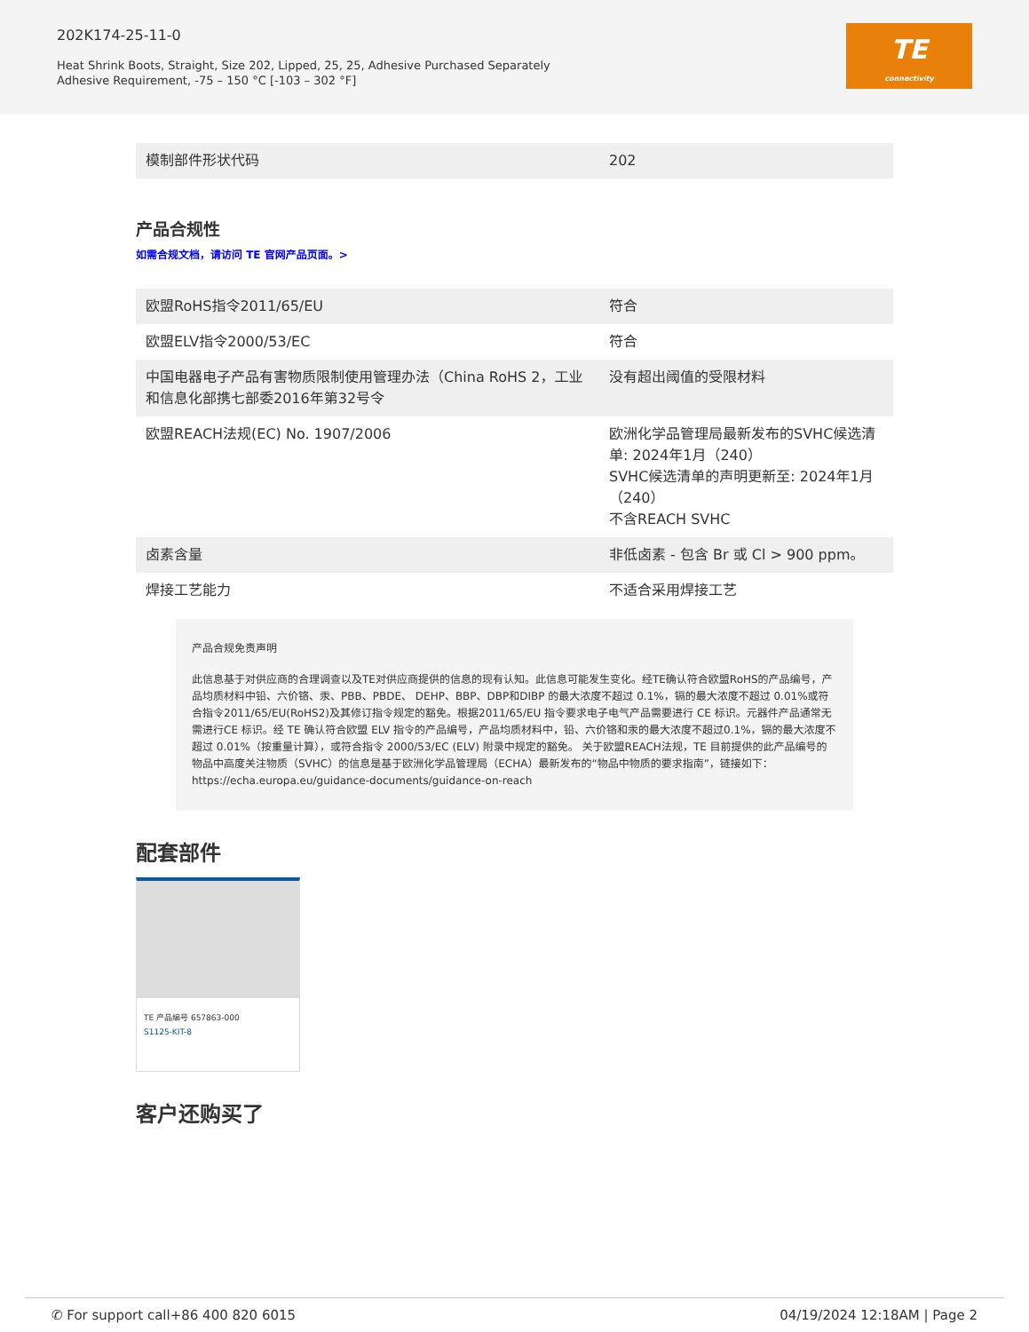202K174-25-11-0
Heat Shrink Boots, Straight, Size 202, Lipped, 25, 25, Adhesive Purchased Separately
Adhesive Requirement, -75 – 150 °C [-103 – 302 °F]
TE
connectivity
| 模制部件形状代码 | 202 |
产品合规性
如需合规文档，请访问 TE 官网产品页面。>
| 欧盟RoHS指令2011/65/EU | 符合 |
| 欧盟ELV指令2000/53/EC | 符合 |
| 中国电器电子产品有害物质限制使用管理办法（China RoHS 2，工业和信息化部携七部委2016年第32号令 | 没有超出阈值的受限材料 |
| 欧盟REACH法规(EC) No. 1907/2006 | 欧洲化学品管理局最新发布的SVHC候选清单: 2024年1月（240） SVHC候选清单的声明更新至: 2024年1月（240） 不含REACH SVHC |
| 卤素含量 | 非低卤素 - 包含 Br 或 Cl > 900 ppm。 |
| 焊接工艺能力 | 不适合采用焊接工艺 |
产品合规免责声明
此信息基于对供应商的合理调查以及TE对供应商提供的信息的现有认知。此信息可能发生变化。经TE确认符合欧盟RoHS的产品编号，产品均质材料中铅、六价铬、汞、PBB、PBDE、 DEHP、BBP、DBP和DIBP 的最大浓度不超过 0.1%，镉的最大浓度不超过 0.01%或符合指令2011/65/EU(RoHS2)及其修订指令规定的豁免。根据2011/65/EU 指令要求电子电气产品需要进行 CE 标识。元器件产品通常无需进行CE 标识。经 TE 确认符合欧盟 ELV 指令的产品编号，产品均质材料中，铅、六价铬和汞的最大浓度不超过0.1%，镉的最大浓度不超过 0.01%（按重量计算），或符合指令 2000/53/EC (ELV) 附录中规定的豁免。 关于欧盟REACH法规，TE 目前提供的此产品编号的物品中高度关注物质（SVHC）的信息是基于欧洲化学品管理局（ECHA）最新发布的“物品中物质的要求指南”，链接如下：https://echa.europa.eu/guidance-documents/guidance-on-reach
配套部件
TE 产品编号 657863-000
S1125-KIT-8
客户还购买了
✆ For support call+86 400 820 6015 04/19/2024 12:18AM | Page 2